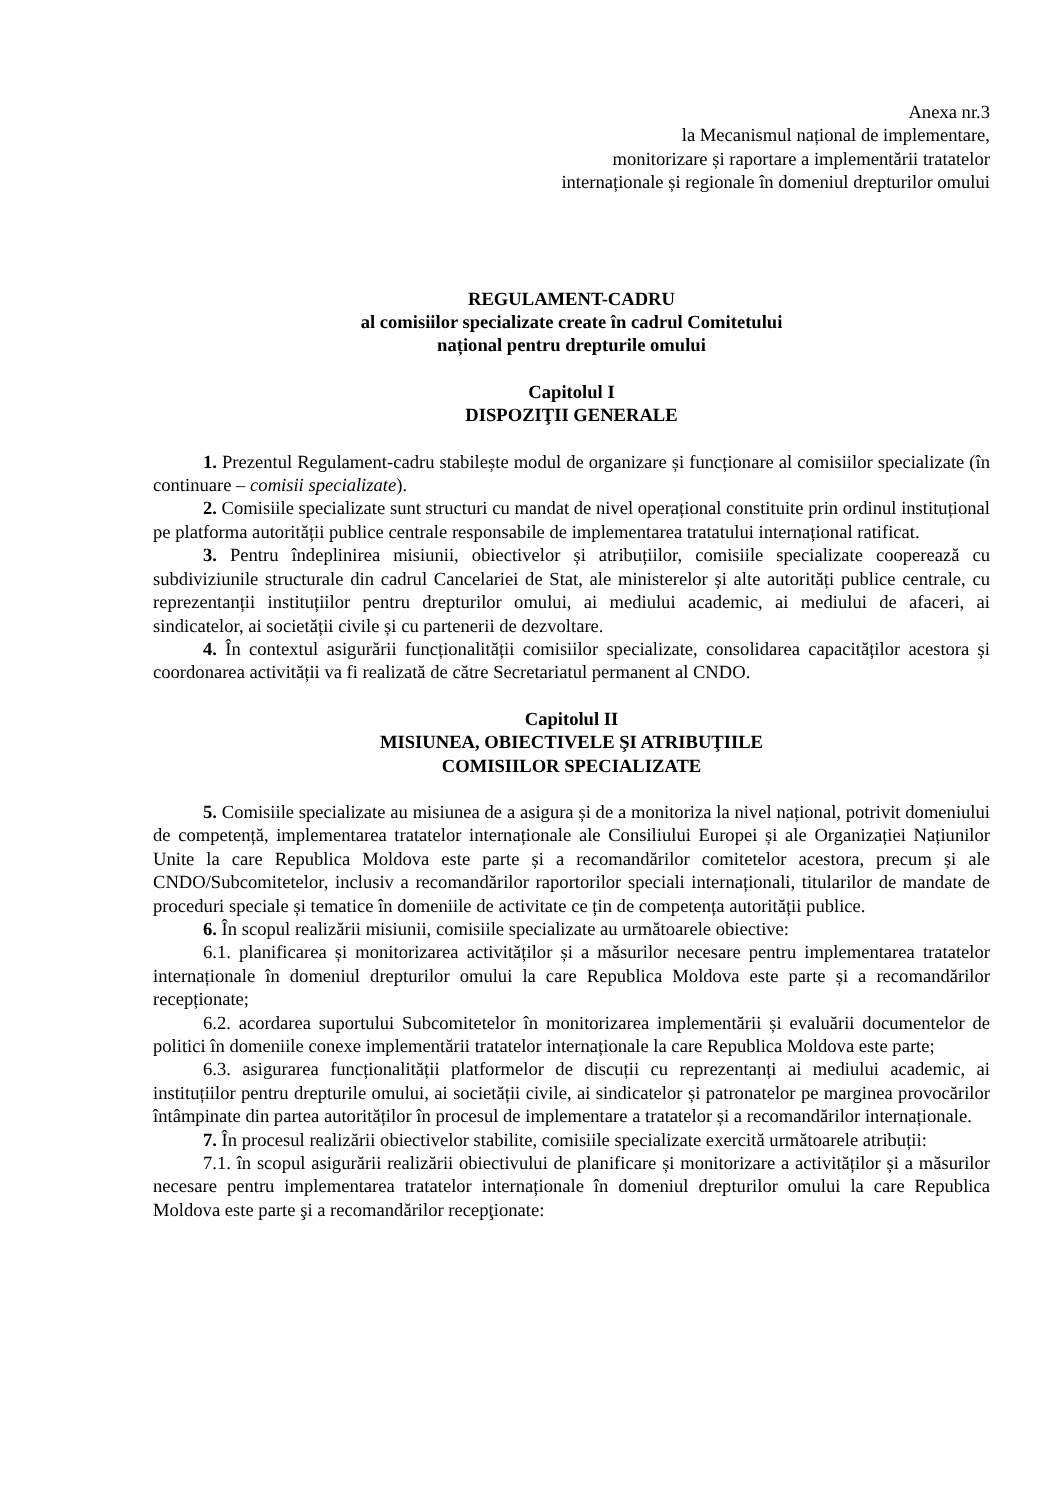Anexa nr.3
la Mecanismul național de implementare,
monitorizare și raportare a implementării tratatelor
internaționale și regionale în domeniul drepturilor omului
REGULAMENT-CADRU
al comisiilor specializate create în cadrul Comitetului
național pentru drepturile omului
Capitolul I
DISPOZIŢII GENERALE
1. Prezentul Regulament-cadru stabilește modul de organizare și funcționare al comisiilor specializate (în continuare – comisii specializate).
2. Comisiile specializate sunt structuri cu mandat de nivel operațional constituite prin ordinul instituțional pe platforma autorității publice centrale responsabile de implementarea tratatului internațional ratificat.
3. Pentru îndeplinirea misiunii, obiectivelor și atribuțiilor, comisiile specializate cooperează cu subdiviziunile structurale din cadrul Cancelariei de Stat, ale ministerelor și alte autorități publice centrale, cu reprezentanții instituțiilor pentru drepturilor omului, ai mediului academic, ai mediului de afaceri, ai sindicatelor, ai societății civile și cu partenerii de dezvoltare.
4. În contextul asigurării funcționalității comisiilor specializate, consolidarea capacităților acestora și coordonarea activității va fi realizată de către Secretariatul permanent al CNDO.
Capitolul II
MISIUNEA, OBIECTIVELE ŞI ATRIBUŢIILE
COMISIILOR SPECIALIZATE
5. Comisiile specializate au misiunea de a asigura și de a monitoriza la nivel național, potrivit domeniului de competență, implementarea tratatelor internaționale ale Consiliului Europei și ale Organizației Națiunilor Unite la care Republica Moldova este parte și a recomandărilor comitetelor acestora, precum și ale CNDO/Subcomitetelor, inclusiv a recomandărilor raportorilor speciali internaționali, titularilor de mandate de proceduri speciale și tematice în domeniile de activitate ce țin de competența autorității publice.
6. În scopul realizării misiunii, comisiile specializate au următoarele obiective:
6.1. planificarea și monitorizarea activităților și a măsurilor necesare pentru implementarea tratatelor internaționale în domeniul drepturilor omului la care Republica Moldova este parte și a recomandărilor recepționate;
6.2. acordarea suportului Subcomitetelor în monitorizarea implementării și evaluării documentelor de politici în domeniile conexe implementării tratatelor internaționale la care Republica Moldova este parte;
6.3. asigurarea funcționalității platformelor de discuții cu reprezentanți ai mediului academic, ai instituțiilor pentru drepturile omului, ai societății civile, ai sindicatelor și patronatelor pe marginea provocărilor întâmpinate din partea autorităților în procesul de implementare a tratatelor și a recomandărilor internaționale.
7. În procesul realizării obiectivelor stabilite, comisiile specializate exercită următoarele atribuții:
7.1. în scopul asigurării realizării obiectivului de planificare și monitorizare a activităților și a măsurilor necesare pentru implementarea tratatelor internaționale în domeniul drepturilor omului la care Republica Moldova este parte şi a recomandărilor recepţionate: